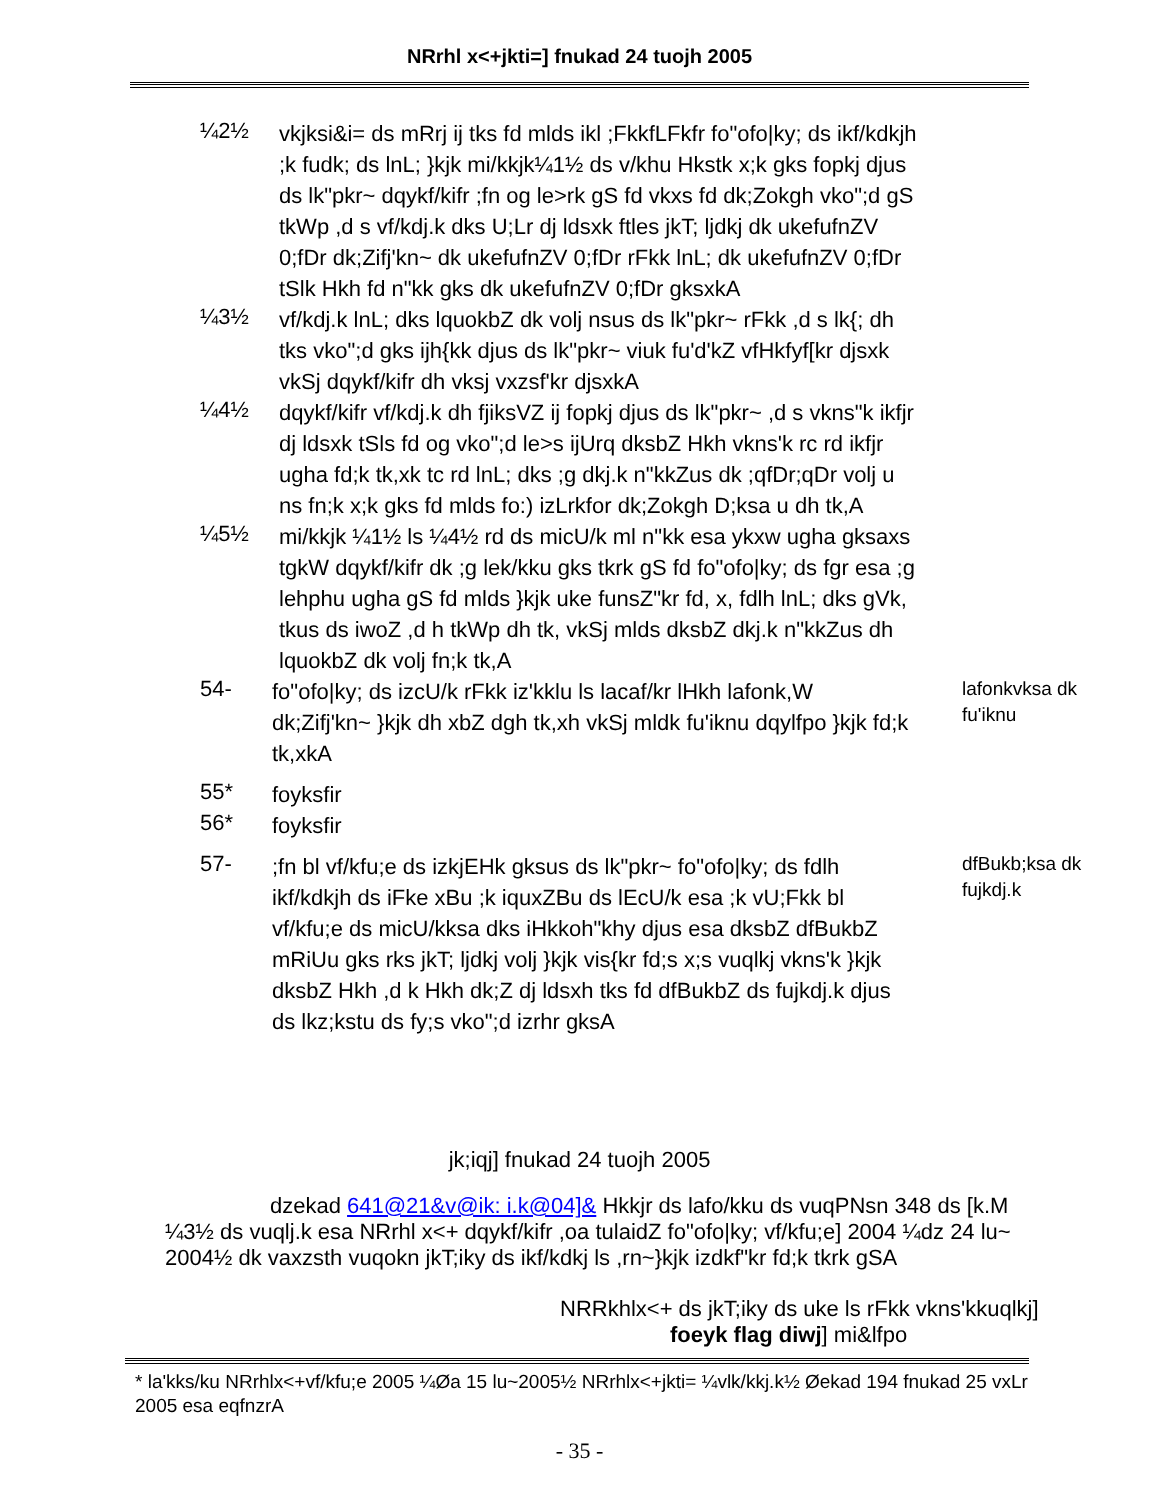NRrhl x<+jkti=] fnukad 24 tuojh 2005
¼2½
vkjksi&i= ds mRrj ij tks fd mlds ikl ;FkkfLFkfr fo"ofo|ky; ds ikf/kdkjh ;k fudk; ds lnL; }kjk mi/kkjk¼1½ ds v/khu Hkstk x;k gks fopkj djus ds lk"pkr~ dqykf/kifr ;fn og le>rk gS fd vkxs fd dk;Zokgh vko";d gS tkWp ,d s vf/kdj.k dks U;Lr dj ldsxk ftles jkT; ljdkj dk ukefufnZV 0;fDr dk;Zifj'kn~ dk ukefufnZV 0;fDr rFkk lnL; dk ukefufnZV 0;fDr tSlk Hkh fd n"kk gks dk ukefufnZV 0;fDr gksxkA
¼3½
vf/kdj.k lnL; dks lquokbZ dk volj nsus ds lk"pkr~ rFkk ,d s lk{; dh tks vko";d gks ijh{kk djus ds lk"pkr~ viuk fu'd'kZ vfHkfyf[kr djsxk vkSj dqykf/kifr dh vksj vxzsf'kr djsxkA
¼4½
dqykf/kifr vf/kdj.k dh fjiksVZ ij fopkj djus ds lk"pkr~ ,d s vkns"k ikfjr dj ldsxk tSls fd og vko";d le>s ijUrq dksbZ Hkh vkns'k rc rd ikfjr ugha fd;k tk,xk tc rd lnL; dks ;g dkj.k n"kkZus dk ;qfDr;qDr volj u ns fn;k x;k gks fd mlds fo:) izLrkfor dk;Zokgh D;ksa u dh tk,A
¼5½
mi/kkjk ¼1½ ls ¼4½ rd ds micU/k ml n"kk esa ykxw ugha gksaxs tgkW dqykf/kifr dk ;g lek/kku gks tkrk gS fd fo"ofo|ky; ds fgr esa ;g lehphu ugha gS fd mlds }kjk uke funsZ"kr fd, x, fdlh lnL; dks gVk, tkus ds iwoZ ,d h tkWp dh tk, vkSj mlds dksbZ dkj.k n"kkZus dh lquokbZ dk volj fn;k tk,A
54-
fo"ofo|ky; ds izcU/k rFkk iz'kklu ls lacaf/kr lHkh lafonk,W dk;Zifj'kn~ }kjk dh xbZ dgh tk,xh vkSj mldk fu'iknu dqylfpo }kjk fd;k tk,xkA
lafonkvksa dk fu'iknu
55*
foyksfir
56*
foyksfir
57-
;fn bl vf/kfu;e ds izkjEHk gksus ds lk"pkr~ fo"ofo|ky; ds fdlh ikf/kdkjh ds iFke xBu ;k iquxZBu ds lEcU/k esa ;k vU;Fkk bl vf/kfu;e ds micU/kksa dks iHkkoh"khy djus esa dksbZ dfBukbZ mRiUu gks rks jkT; ljdkj volj }kjk vis{kr fd;s x;s vuqlkj vkns'k }kjk dksbZ Hkh ,d k Hkh dk;Z dj ldsxh tks fd dfBukbZ ds fujkdj.k djus ds lkz;kstu ds fy;s vko";d izrhr gksA
dfBukb;ksa dk fujkdj.k
jk;iqj] fnukad 24 tuojh 2005
dzekad 641@21&v@ik: i.k@04]& Hkkjr ds lafo/kku ds vuqPNsn 348 ds [k.M ¼3½ ds vuqlj.k esa NRrhl x<+ dqykf/kifr ,oa tulaidZ fo"ofo|ky; vf/kfu;e] 2004 ¼dz 24 lu~ 2004½ dk vaxzsth vuqokn jkT;iky ds ikf/kdkj ls ,rn~}kjk izdkf"kr fd;k tkrk gSA
NRRkhlx<+ ds jkT;iky ds uke ls rFkk vkns'kkuqlkj]
foeyk flag diwj] mi&lfpo
* lа'kks/ku NRrhlx<+vf/kfu;e 2005 ¼Øa 15 lu~2005½ NRrhlx<+jkti= ¼vlk/kkj.k½ Øekad 194 fnukad 25 vxLr 2005 esa eqfnzrA
- 35 -